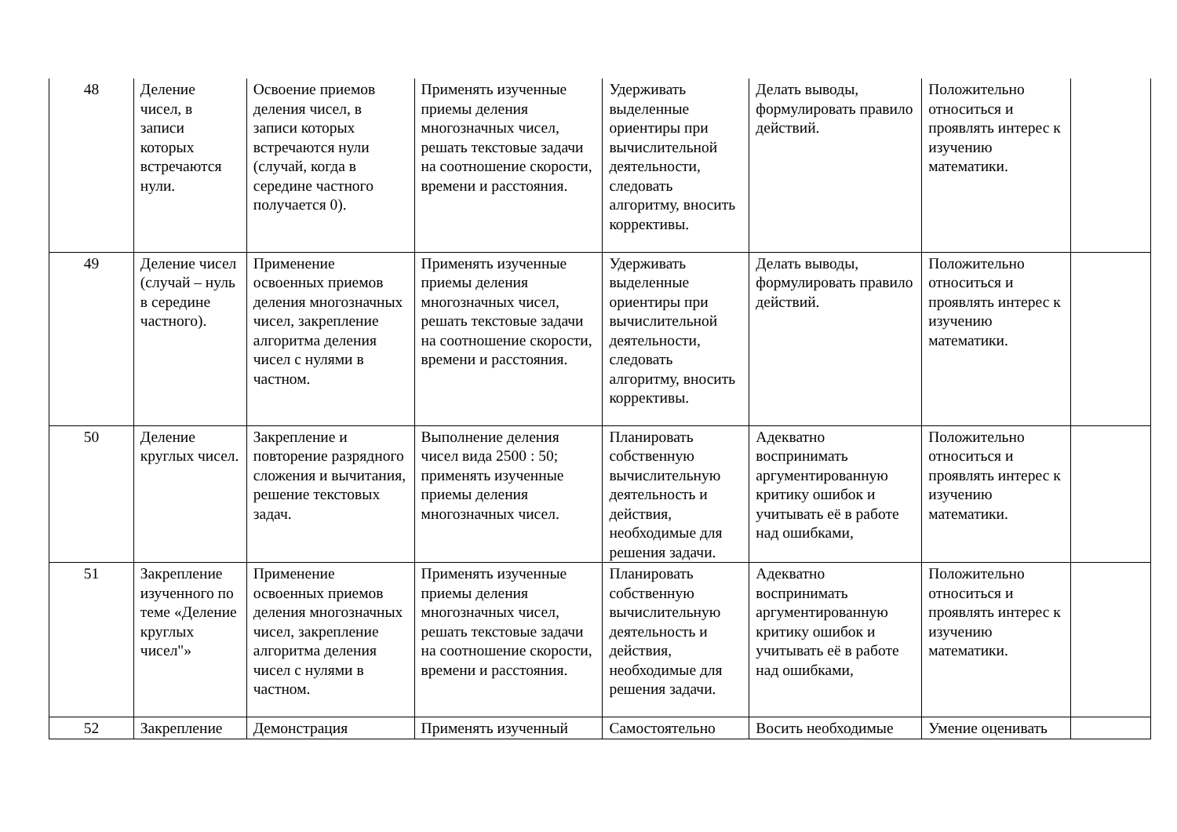| 48 | Деление чисел, в записи которых встречаются нули. | Освоение приемов деления чисел, в записи которых встречаются нули (случай, когда в середине частного получается 0). | Применять изученные приемы деления многозначных чисел, решать текстовые задачи на соотношение скорости, времени и расстояния. | Удерживать выделенные ориентиры при вычислительной деятельности, следовать алгоритму, вносить коррективы. | Делать выводы, формулировать правило действий. | Положительно относиться и проявлять интерес к изучению математики. | |
| 49 | Деление чисел (случай – нуль в середине частного). | Применение освоенных приемов деления многозначных чисел, закрепление алгоритма деления чисел с нулями в частном. | Применять изученные приемы деления многозначных чисел, решать текстовые задачи на соотношение скорости, времени и расстояния. | Удерживать выделенные ориентиры при вычислительной деятельности, следовать алгоритму, вносить коррективы. | Делать выводы, формулировать правило действий. | Положительно относиться и проявлять интерес к изучению математики. | |
| 50 | Деление круглых чисел. | Закрепление и повторение разрядного сложения и вычитания, решение текстовых задач. | Выполнение деления чисел вида 2500 : 50; применять изученные приемы деления многозначных чисел. | Планировать собственную вычислительную деятельность и действия, необходимые для решения задачи. | Адекватно воспринимать аргументированную критику ошибок и учитывать её в работе над ошибками, | Положительно относиться и проявлять интерес к изучению математики. | |
| 51 | Закрепление изученного по теме «Деление круглых чисел"» | Применение освоенных приемов деления многозначных чисел, закрепление алгоритма деления чисел с нулями в частном. | Применять изученные приемы деления многозначных чисел, решать текстовые задачи на соотношение скорости, времени и расстояния. | Планировать собственную вычислительную деятельность и действия, необходимые для решения задачи. | Адекватно воспринимать аргументированную критику ошибок и учитывать её в работе над ошибками, | Положительно относиться и проявлять интерес к изучению математики. | |
| 52 | Закрепление | Демонстрация | Применять изученный | Самостоятельно | Восить необходимые | Умение оценивать | |